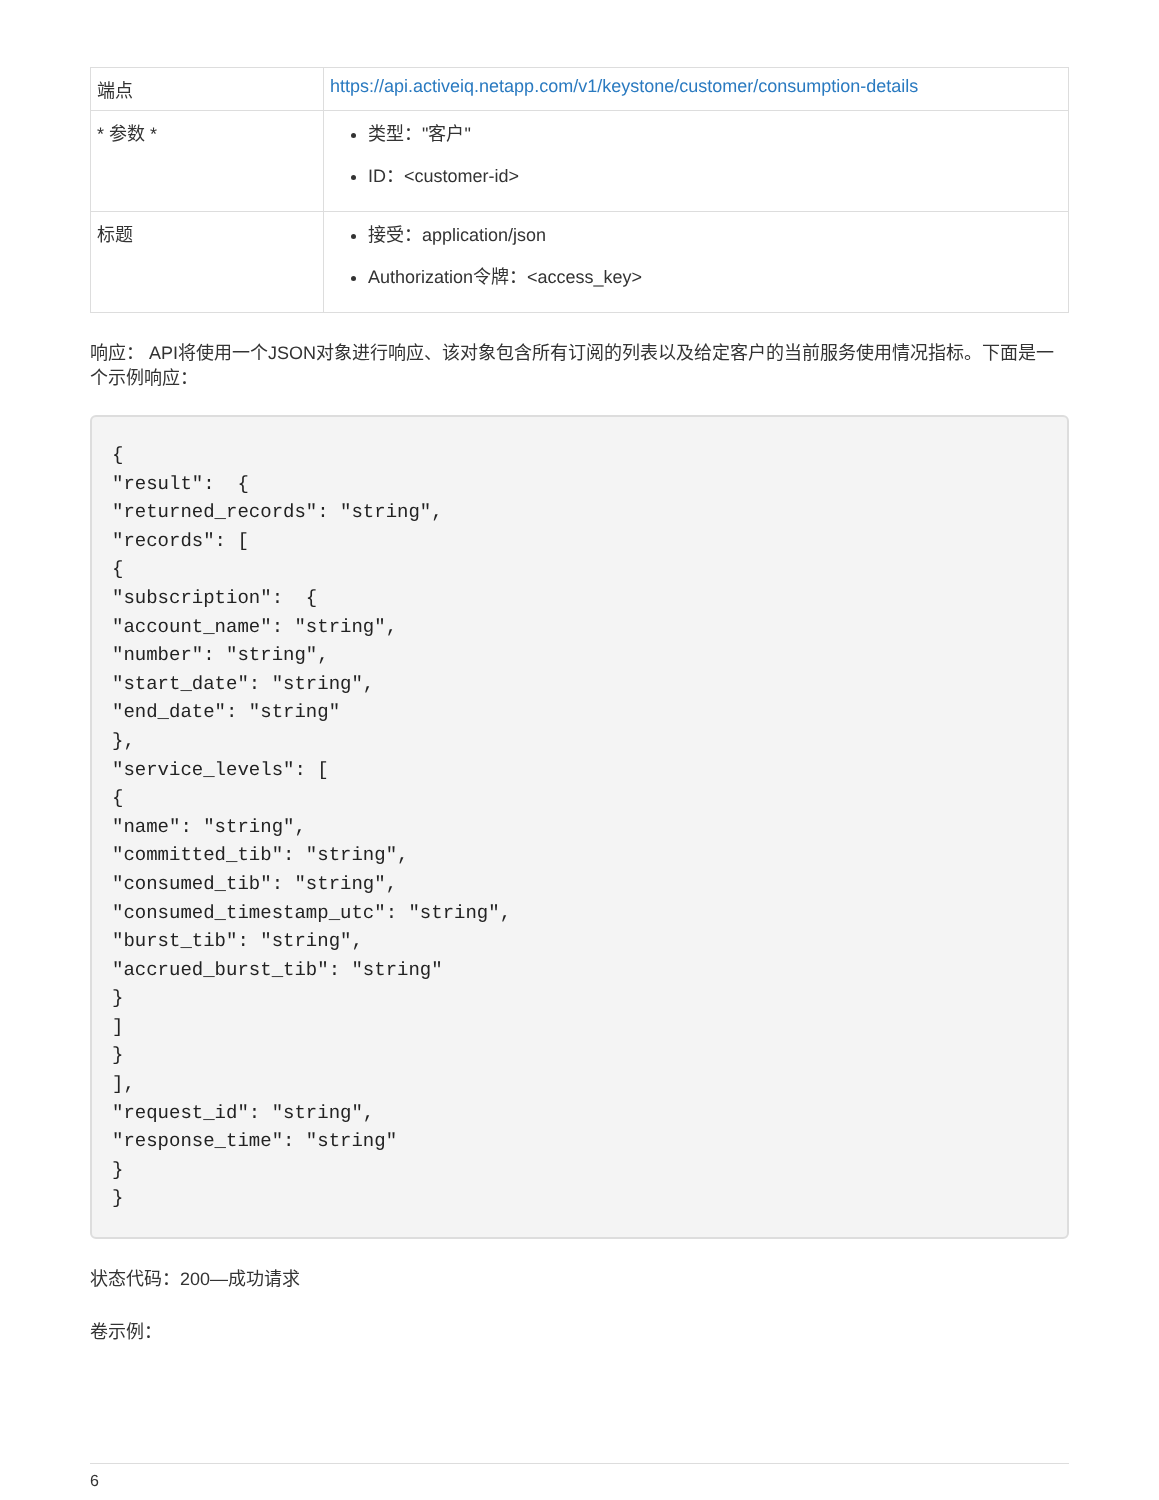| 端点 | https://api.activeiq.netapp.com/v1/keystone/customer/consumption-details |
| * 参数 * | 类型："客户" ID：<customer-id> |
| 标题 | 接受：application/json Authorization令牌：<access_key> |
响应： API将使用一个JSON对象进行响应、该对象包含所有订阅的列表以及给定客户的当前服务使用情况指标。下面是一个示例响应：
{
"result":  {
"returned_records": "string",
"records": [
{
"subscription":  {
"account_name": "string",
"number": "string",
"start_date": "string",
"end_date": "string"
},
"service_levels": [
{
"name": "string",
"committed_tib": "string",
"consumed_tib": "string",
"consumed_timestamp_utc": "string",
"burst_tib": "string",
"accrued_burst_tib": "string"
}
]
}
],
"request_id": "string",
"response_time": "string"
}
}
状态代码：200—成功请求
卷示例：
6